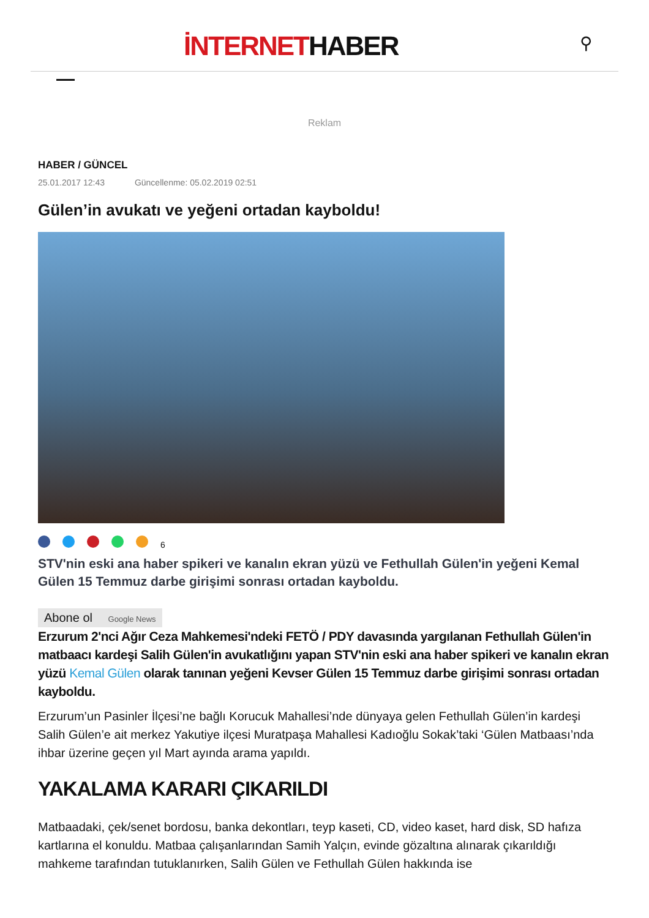İNTERNETHABER ⚲
Reklam
HABER / GÜNCEL
25.01.2017 12:43 Güncellenme: 05.02.2019 02:51
Gülen’in avukatı ve yeğeni ortadan kayboldu!
6
STV'nin eski ana haber spikeri ve kanalın ekran yüzü ve Fethullah Gülen'in yeğeni Kemal Gülen 15 Temmuz darbe girişimi sonrası ortadan kayboldu.
Abone ol Google News
Erzurum 2'nci Ağır Ceza Mahkemesi'ndeki FETÖ / PDY davasında yargılanan Fethullah Gülen'in matbaacı kardeşi Salih Gülen'in avukatlığını yapan STV'nin eski ana haber spikeri ve kanalın ekran yüzü Kemal Gülen olarak tanınan yeğeni Kevser Gülen 15 Temmuz darbe girişimi sonrası ortadan kayboldu.
Erzurum’un Pasinler İlçesi’ne bağlı Korucuk Mahallesi’nde dünyaya gelen Fethullah Gülen’in kardeşi Salih Gülen’e ait merkez Yakutiye ilçesi Muratpaşa Mahallesi Kadıoğlu Sokak’taki ‘Gülen Matbaası’nda ihbar üzerine geçen yıl Mart ayında arama yapıldı.
YAKALAMA KARARI ÇIKARILDI
Matbaadaki, çek/senet bordosu, banka dekontları, teyp kaseti, CD, video kaset, hard disk, SD hafıza kartlarına el konuldu. Matbaa çalışanlarından Samih Yalçın, evinde gözaltına alınarak çıkarıldığı mahkeme tarafından tutuklanırken, Salih Gülen ve Fethullah Gülen hakkında ise